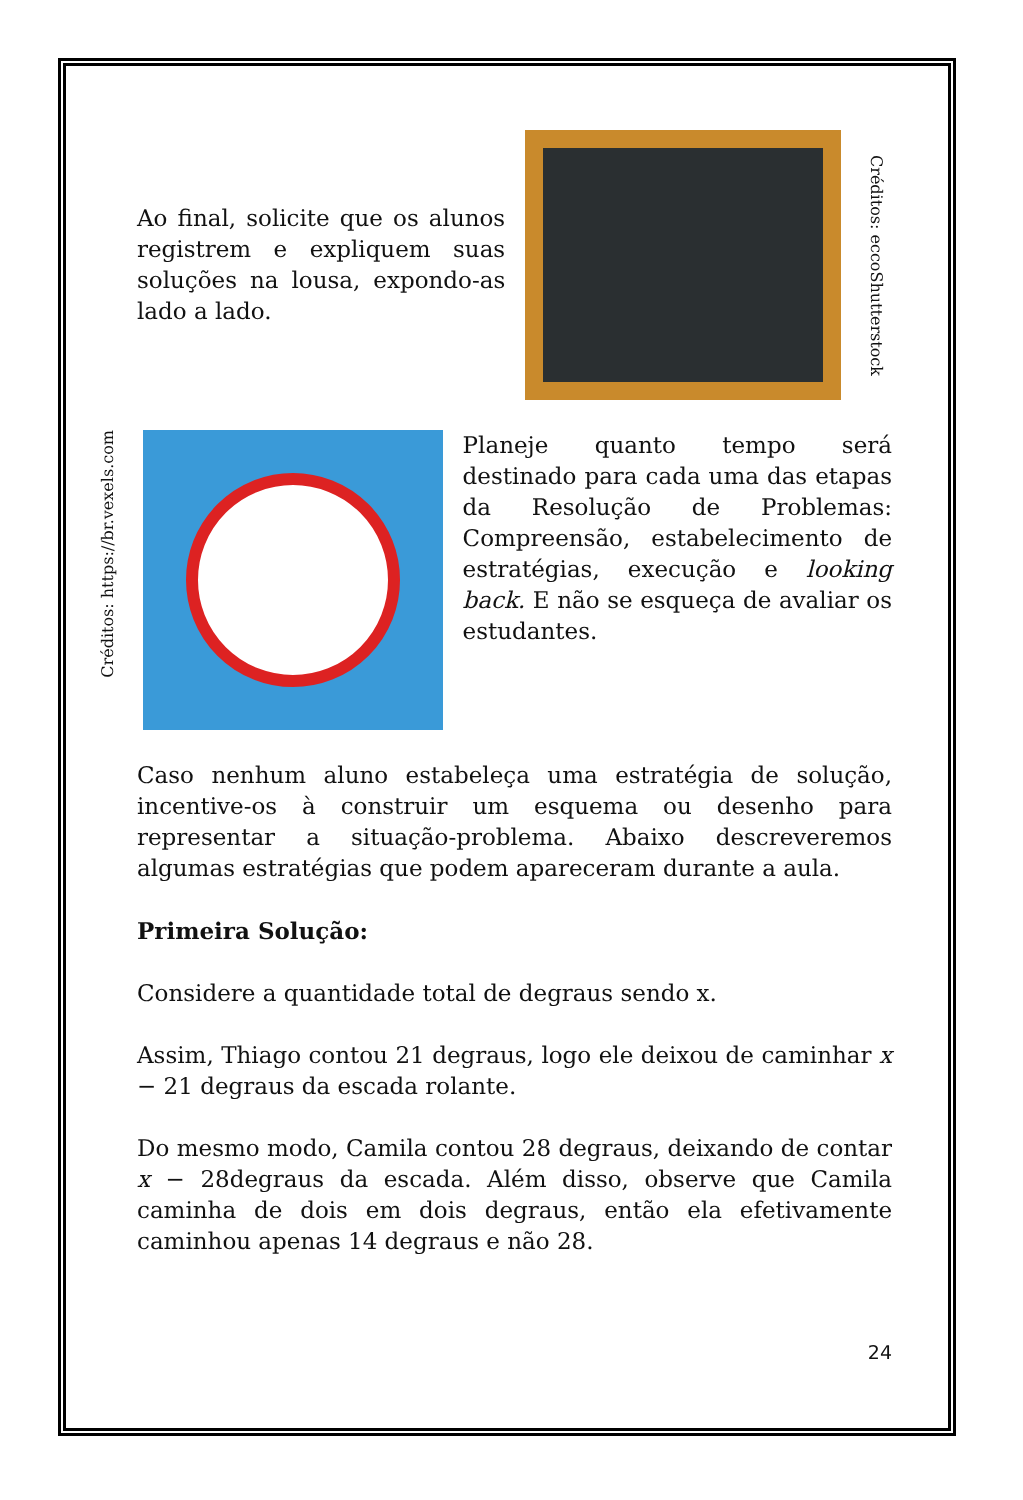Ao final, solicite que os alunos registrem e expliquem suas soluções na lousa, expondo-as lado a lado.
Créditos: eccoShutterstock
Créditos: https://br.vexels.com
Planeje quanto tempo será destinado para cada uma das etapas da Resolução de Problemas: Compreensão, estabelecimento de estratégias, execução e looking back. E não se esqueça de avaliar os estudantes.
Caso nenhum aluno estabeleça uma estratégia de solução, incentive-os à construir um esquema ou desenho para representar a situação-problema. Abaixo descreveremos algumas estratégias que podem apareceram durante a aula.
Primeira Solução:
Considere a quantidade total de degraus sendo x.
Assim, Thiago contou 21 degraus, logo ele deixou de caminhar x − 21 degraus da escada rolante.
Do mesmo modo, Camila contou 28 degraus, deixando de contar x − 28degraus da escada. Além disso, observe que Camila caminha de dois em dois degraus, então ela efetivamente caminhou apenas 14 degraus e não 28.
24